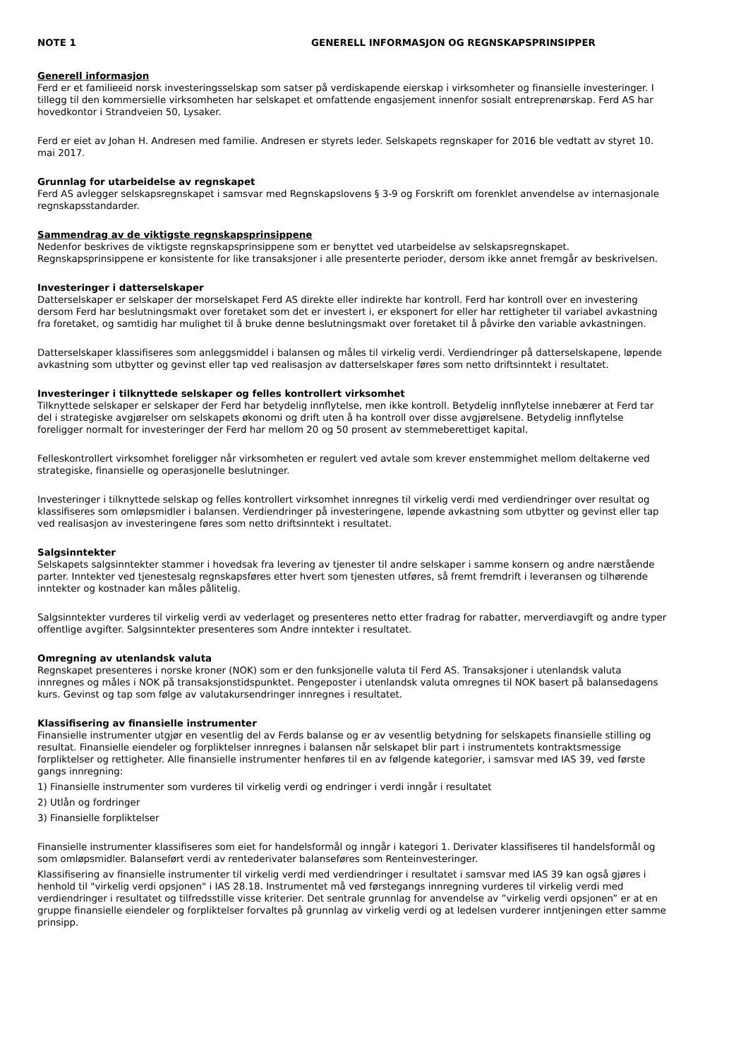NOTE 1 GENERELL INFORMASJON OG REGNSKAPSPRINSIPPER
Generell informasjon
Ferd er et familieeid norsk investeringsselskap som satser på verdiskapende eierskap i virksomheter og finansielle investeringer. I tillegg til den kommersielle virksomheten har selskapet et omfattende engasjement innenfor sosialt entreprenørskap. Ferd AS har hovedkontor i Strandveien 50, Lysaker.
Ferd er eiet av Johan H. Andresen med familie. Andresen er styrets leder. Selskapets regnskaper for 2016 ble vedtatt av styret 10. mai 2017.
Grunnlag for utarbeidelse av regnskapet
Ferd AS avlegger selskapsregnskapet i samsvar med Regnskapslovens § 3-9 og Forskrift om forenklet anvendelse av internasjonale regnskapsstandarder.
Sammendrag av de viktigste regnskapsprinsippene
Nedenfor beskrives de viktigste regnskapsprinsippene som er benyttet ved utarbeidelse av selskapsregnskapet. Regnskapsprinsippene er konsistente for like transaksjoner i alle presenterte perioder, dersom ikke annet fremgår av beskrivelsen.
Investeringer i datterselskaper
Datterselskaper er selskaper der morselskapet Ferd AS direkte eller indirekte har kontroll. Ferd har kontroll over en investering dersom Ferd har beslutningsmakt over foretaket som det er investert i, er eksponert for eller har rettigheter til variabel avkastning fra foretaket, og samtidig har mulighet til å bruke denne beslutningsmakt over foretaket til å påvirke den variable avkastningen.
Datterselskaper klassifiseres som anleggsmiddel i balansen og måles til virkelig verdi. Verdiendringer på datterselskapene, løpende avkastning som utbytter og gevinst eller tap ved realisasjon av datterselskaper føres som netto driftsinntekt i resultatet.
Investeringer i tilknyttede selskaper og felles kontrollert virksomhet
Tilknyttede selskaper er selskaper der Ferd har betydelig innflytelse, men ikke kontroll. Betydelig innflytelse innebærer at Ferd tar del i strategiske avgjørelser om selskapets økonomi og drift uten å ha kontroll over disse avgjørelsene. Betydelig innflytelse foreligger normalt for investeringer der Ferd har mellom 20 og 50 prosent av stemmeberettiget kapital.
Felleskontrollert virksomhet foreligger når virksomheten er regulert ved avtale som krever enstemmighet mellom deltakerne ved strategiske, finansielle og operasjonelle beslutninger.
Investeringer i tilknyttede selskap og felles kontrollert virksomhet innregnes til virkelig verdi med verdiendringer over resultat og klassifiseres som omløpsmidler i balansen. Verdiendringer på investeringene, løpende avkastning som utbytter og gevinst eller tap ved realisasjon av investeringene føres som netto driftsinntekt i resultatet.
Salgsinntekter
Selskapets salgsinntekter stammer i hovedsak fra levering av tjenester til andre selskaper i samme konsern og andre nærstående parter. Inntekter ved tjenestesalg regnskapsføres etter hvert som tjenesten utføres, så fremt fremdrift i leveransen og tilhørende inntekter og kostnader kan måles pålitelig.
Salgsinntekter vurderes til virkelig verdi av vederlaget og presenteres netto etter fradrag for rabatter, merverdiavgift og andre typer offentlige avgifter. Salgsinntekter presenteres som Andre inntekter i resultatet.
Omregning av utenlandsk valuta
Regnskapet presenteres i norske kroner (NOK) som er den funksjonelle valuta til Ferd AS. Transaksjoner i utenlandsk valuta innregnes og måles i NOK på transaksjonstidspunktet. Pengeposter i utenlandsk valuta omregnes til NOK basert på balansedagens kurs. Gevinst og tap som følge av valutakursendringer innregnes i resultatet.
Klassifisering av finansielle instrumenter
Finansielle instrumenter utgjør en vesentlig del av Ferds balanse og er av vesentlig betydning for selskapets finansielle stilling og resultat. Finansielle eiendeler og forpliktelser innregnes i balansen når selskapet blir part i instrumentets kontraktsmessige forpliktelser og rettigheter. Alle finansielle instrumenter henføres til en av følgende kategorier, i samsvar med IAS 39, ved første gangs innregning:
1) Finansielle instrumenter som vurderes til virkelig verdi og endringer i verdi inngår i resultatet
2) Utlån og fordringer
3) Finansielle forpliktelser
Finansielle instrumenter klassifiseres som eiet for handelsformål og inngår i kategori 1. Derivater klassifiseres til handelsformål og som omløpsmidler. Balanseført verdi av rentederivater balanseføres som Renteinvesteringer.
Klassifisering av finansielle instrumenter til virkelig verdi med verdiendringer i resultatet i samsvar med IAS 39 kan også gjøres i henhold til "virkelig verdi opsjonen" i IAS 28.18. Instrumentet må ved førstegangs innregning vurderes til virkelig verdi med verdiendringer i resultatet og tilfredsstille visse kriterier. Det sentrale grunnlag for anvendelse av ”virkelig verdi opsjonen” er at en gruppe finansielle eiendeler og forpliktelser forvaltes på grunnlag av virkelig verdi og at ledelsen vurderer inntjeningen etter samme prinsipp.